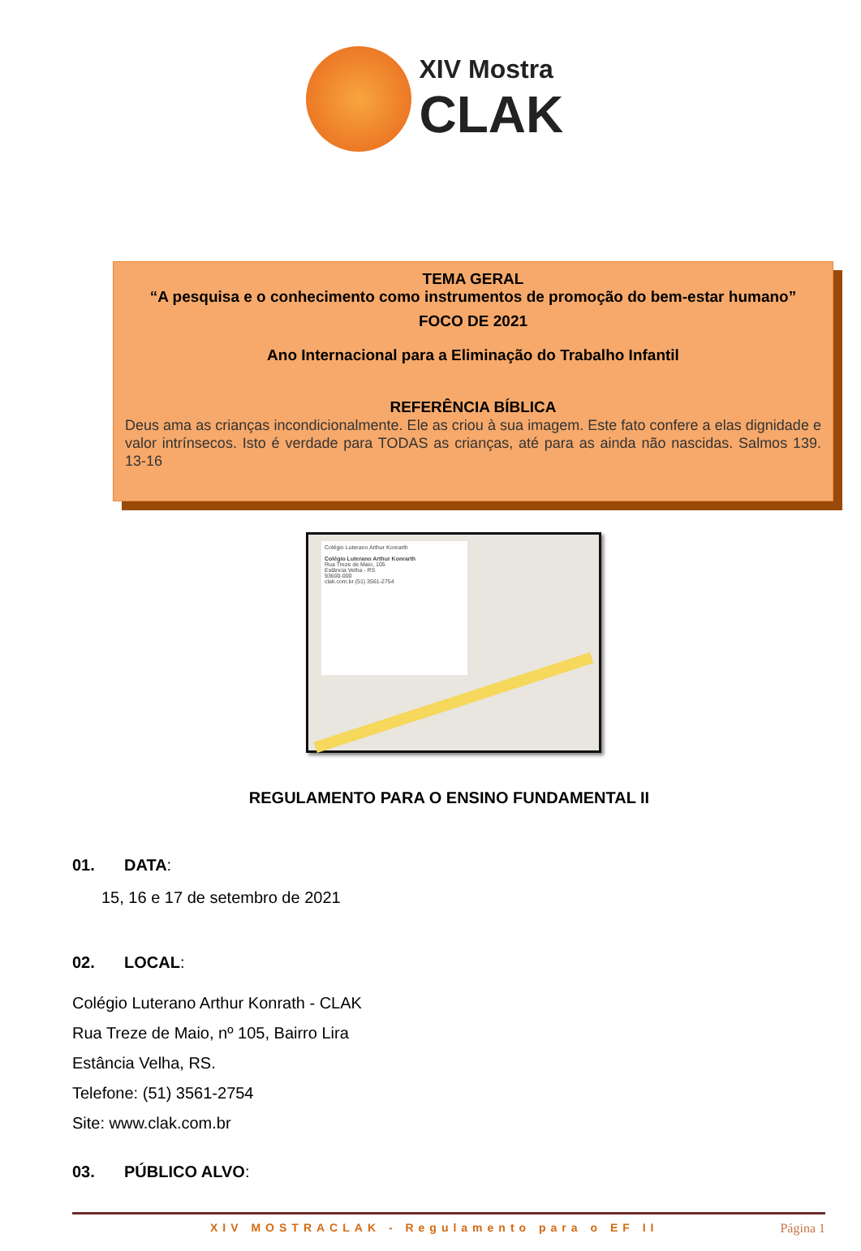XIV Mostra
CLAK
TEMA GERAL
“A pesquisa e o conhecimento como instrumentos de promoção do bem-estar humano”
FOCO DE 2021
Ano Internacional para a Eliminação do Trabalho Infantil
REFERÊNCIA BÍBLICA
Deus ama as crianças incondicionalmente. Ele as criou à sua imagem. Este fato confere a elas dignidade e valor intrínsecos. Isto é verdade para TODAS as crianças, até para as ainda não nascidas. Salmos 139. 13-16
Colégio Luterano Arthur Konrarth
Colégio Luterano Arthur Konrarth
Rua Treze de Maio, 105
Estância Velha - RS
93600-000
clak.com.br (51) 3561-2754
REGULAMENTO PARA O ENSINO FUNDAMENTAL II
01. DATA:
15, 16 e 17 de setembro de 2021
02. LOCAL:
Colégio Luterano Arthur Konrath - CLAK
Rua Treze de Maio, nº 105, Bairro Lira
Estância Velha, RS.
Telefone: (51) 3561-2754
Site: www.clak.com.br
03. PÚBLICO ALVO:
XIV MOSTRACLAK - Regulamento para o EF II Página 1